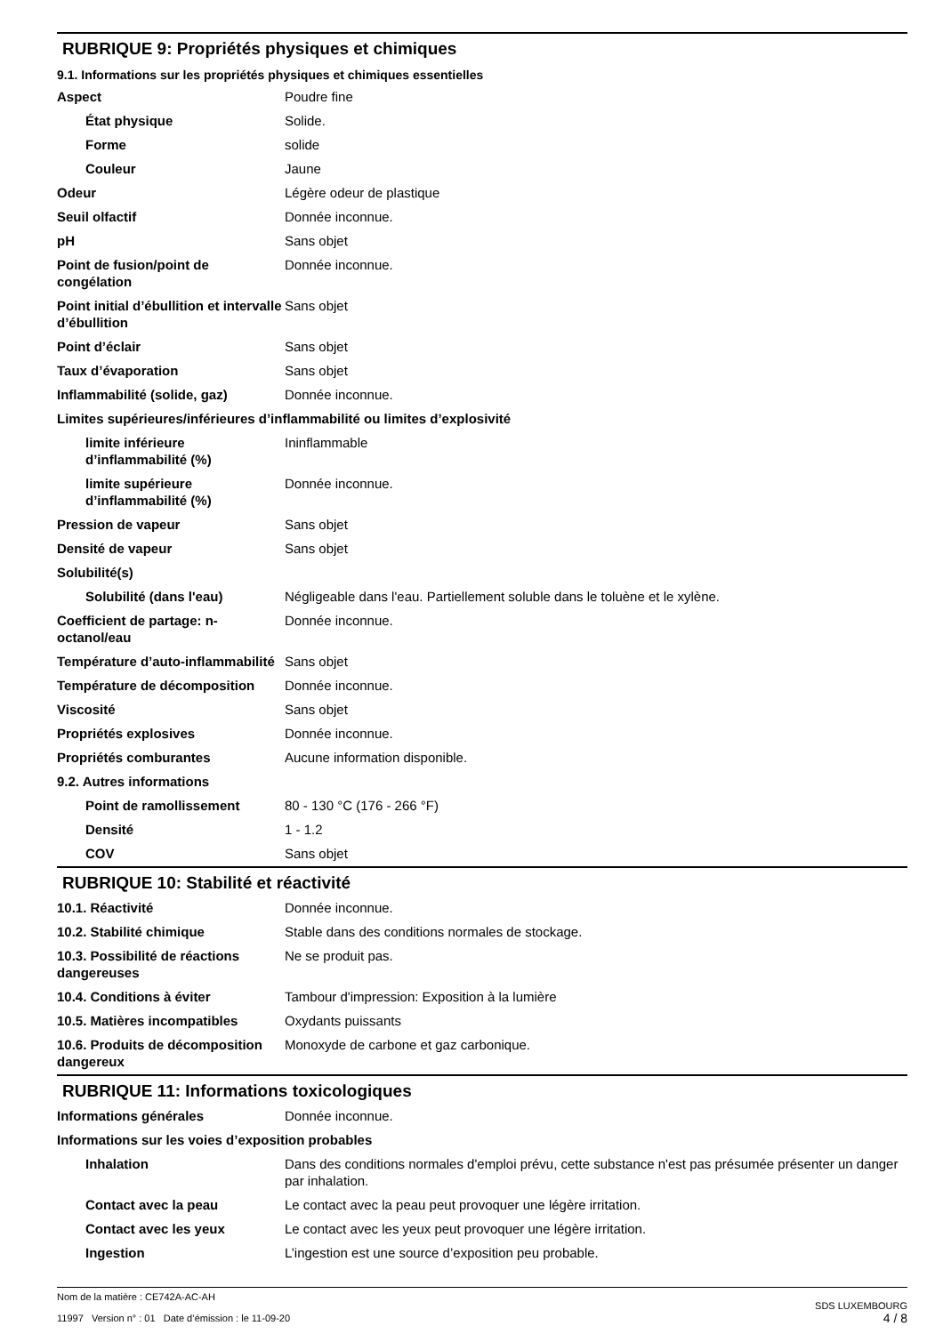RUBRIQUE 9: Propriétés physiques et chimiques
9.1. Informations sur les propriétés physiques et chimiques essentielles
| Aspect | Poudre fine |
| État physique | Solide. |
| Forme | solide |
| Couleur | Jaune |
| Odeur | Légère odeur de plastique |
| Seuil olfactif | Donnée inconnue. |
| pH | Sans objet |
| Point de fusion/point de congélation | Donnée inconnue. |
| Point initial d’ébullition et intervalle d’ébullition | Sans objet |
| Point d’éclair | Sans objet |
| Taux d’évaporation | Sans objet |
| Inflammabilité (solide, gaz) | Donnée inconnue. |
| Limites supérieures/inférieures d’inflammabilité ou limites d’explosivité | |
| limite inférieure d’inflammabilité (%) | Ininflammable |
| limite supérieure d’inflammabilité (%) | Donnée inconnue. |
| Pression de vapeur | Sans objet |
| Densité de vapeur | Sans objet |
| Solubilité(s) | |
| Solubilité (dans l'eau) | Négligeable dans l'eau. Partiellement soluble dans le toluène et le xylène. |
| Coefficient de partage: n-octanol/eau | Donnée inconnue. |
| Température d’auto-inflammabilité | Sans objet |
| Température de décomposition | Donnée inconnue. |
| Viscosité | Sans objet |
| Propriétés explosives | Donnée inconnue. |
| Propriétés comburantes | Aucune information disponible. |
| 9.2. Autres informations | |
| Point de ramollissement | 80 - 130 °C (176 - 266 °F) |
| Densité | 1 - 1.2 |
| COV | Sans objet |
RUBRIQUE 10: Stabilité et réactivité
| 10.1. Réactivité | Donnée inconnue. |
| 10.2. Stabilité chimique | Stable dans des conditions normales de stockage. |
| 10.3. Possibilité de réactions dangereuses | Ne se produit pas. |
| 10.4. Conditions à éviter | Tambour d'impression: Exposition à la lumière |
| 10.5. Matières incompatibles | Oxydants puissants |
| 10.6. Produits de décomposition dangereux | Monoxyde de carbone et gaz carbonique. |
RUBRIQUE 11: Informations toxicologiques
| Informations générales | Donnée inconnue. |
| Informations sur les voies d’exposition probables | |
| Inhalation | Dans des conditions normales d'emploi prévu, cette substance n'est pas présumée présenter un danger par inhalation. |
| Contact avec la peau | Le contact avec la peau peut provoquer une légère irritation. |
| Contact avec les yeux | Le contact avec les yeux peut provoquer une légère irritation. |
| Ingestion | L’ingestion est une source d’exposition peu probable. |
Nom de la matière : CE742A-AC-AH
11997 Version n° : 01 Date d’émission : le 11-09-20
SDS LUXEMBOURG
4 / 8